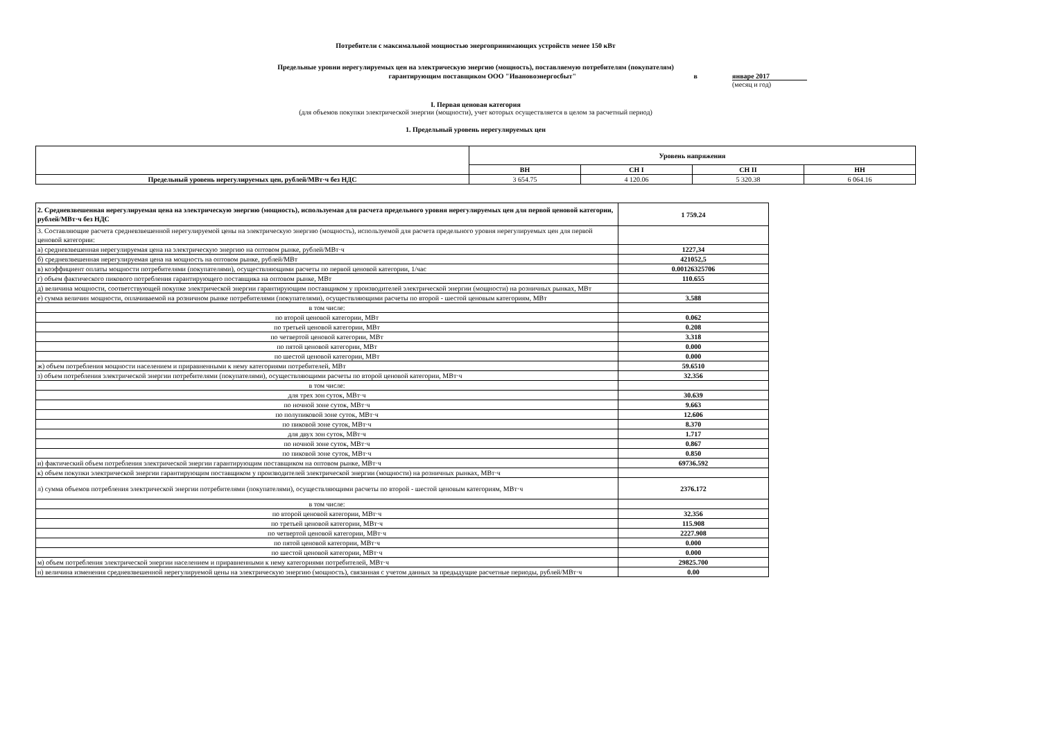Потребители с максимальной мощностью энергопринимающих устройств менее 150 кВт
Предельные уровни нерегулируемых цен на электрическую энергию (мощность), поставляемую потребителям (покупателям)
гарантирующим поставщиком ООО "Ивановоэнергосбыт" в январе 2017
(месяц и год)
I. Первая ценовая категория
(для объемов покупки электрической энергии (мощности), учет которых осуществляется в целом за расчетный период)
1. Предельный уровень нерегулируемых цен
| | Уровень напряжения | | | |
| --- | --- | --- | --- | --- |
| | ВН | СН I | СН II | НН |
| Предельный уровень нерегулируемых цен, рублей/МВт·ч без НДС | 3 654.75 | 4 120.06 | 5 320.38 | 6 064.16 |
| 2. Средневзвешенная нерегулируемая цена на электрическую энергию (мощность), используемая для расчета предельного уровня нерегулируемых цен для первой ценовой категории, рублей/МВт·ч без НДС | 1 759.24 |
| 3. Составляющие расчета средневзвешенной нерегулируемой цены на электрическую энергию (мощность), используемой для расчета предельного уровня нерегулируемых цен для первой ценовой категории: | |
| а) средневзвешенная нерегулируемая цена на электрическую энергию на оптовом рынке, рублей/МВт·ч | 1227,34 |
| б) средневзвешенная нерегулируемая цена на мощность на оптовом рынке, рублей/МВт | 421052,5 |
| в) коэффициент оплаты мощности потребителями (покупателями), осуществляющими расчеты по первой ценовой категории, 1/час | 0.00126325706 |
| г) объем фактического пикового потребления гарантирующего поставщика на оптовом рынке, МВт | 110.655 |
| д) величина мощности, соответствующей покупке электрической энергии гарантирующим поставщиком у производителей электрической энергии (мощности) на розничных рынках, МВт | |
| е) сумма величин мощности, оплачиваемой на розничном рынке потребителями (покупателями), осуществляющими расчеты по второй - шестой ценовым категориям, МВт | 3.588 |
| в том числе: | |
| по второй ценовой категории, МВт | 0.062 |
| по третьей ценовой категории, МВт | 0.208 |
| по четвертой ценовой категории, МВт | 3.318 |
| по пятой ценовой категории, МВт | 0.000 |
| по шестой ценовой категории, МВт | 0.000 |
| ж) объем потребления мощности населением и приравненными к нему категориями потребителей, МВт | 59.6510 |
| з) объем потребления электрической энергии потребителями (покупателями), осуществляющими расчеты по второй ценовой категории, МВт·ч | 32.356 |
| в том числе: | |
| для трех зон суток, МВт·ч | 30.639 |
| по ночной зоне суток, МВт·ч | 9.663 |
| по полупиковой зоне суток, МВт·ч | 12.606 |
| по пиковой зоне суток, МВт·ч | 8.370 |
| для двух зон суток, МВт·ч | 1.717 |
| по ночной зоне суток, МВт·ч | 0.867 |
| по пиковой зоне суток, МВт·ч | 0.850 |
| и) фактический объем потребления электрической энергии гарантирующим поставщиком на оптовом рынке, МВт·ч | 69736.592 |
| к) объем покупки электрической энергии гарантирующим поставщиком у производителей электрической энергии (мощности) на розничных рынках, МВт·ч | |
| л) сумма объемов потребления электрической энергии потребителями (покупателями), осуществляющими расчеты по второй - шестой ценовым категориям, МВт·ч | 2376.172 |
| в том числе: | |
| по второй ценовой категории, МВт·ч | 32.356 |
| по третьей ценовой категории, МВт·ч | 115.908 |
| по четвертой ценовой категории, МВт·ч | 2227.908 |
| по пятой ценовой категории, МВт·ч | 0.000 |
| по шестой ценовой категории, МВт·ч | 0.000 |
| м) объем потребления электрической энергии населением и приравненными к нему категориями потребителей, МВт·ч | 29825.700 |
| н) величина изменения средневзвешенной нерегулируемой цены на электрическую энергию (мощность), связанная с учетом данных за предыдущие расчетные периоды, рублей/МВт·ч | 0.00 |